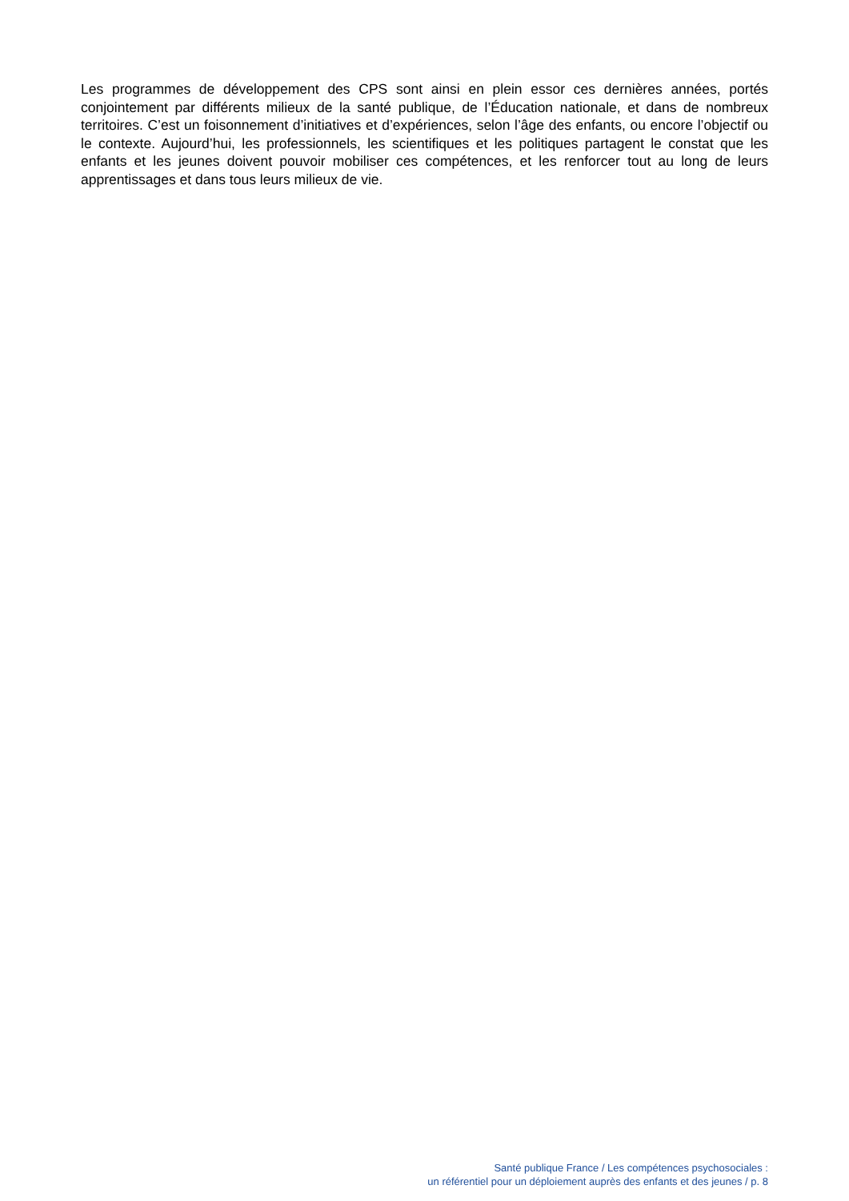Les programmes de développement des CPS sont ainsi en plein essor ces dernières années, portés conjointement par différents milieux de la santé publique, de l’Éducation nationale, et dans de nombreux territoires. C’est un foisonnement d’initiatives et d’expériences, selon l’âge des enfants, ou encore l’objectif ou le contexte. Aujourd’hui, les professionnels, les scientifiques et les politiques partagent le constat que les enfants et les jeunes doivent pouvoir mobiliser ces compétences, et les renforcer tout au long de leurs apprentissages et dans tous leurs milieux de vie.
Santé publique France / Les compétences psychosociales :
un référentiel pour un déploiement auprès des enfants et des jeunes / p. 8